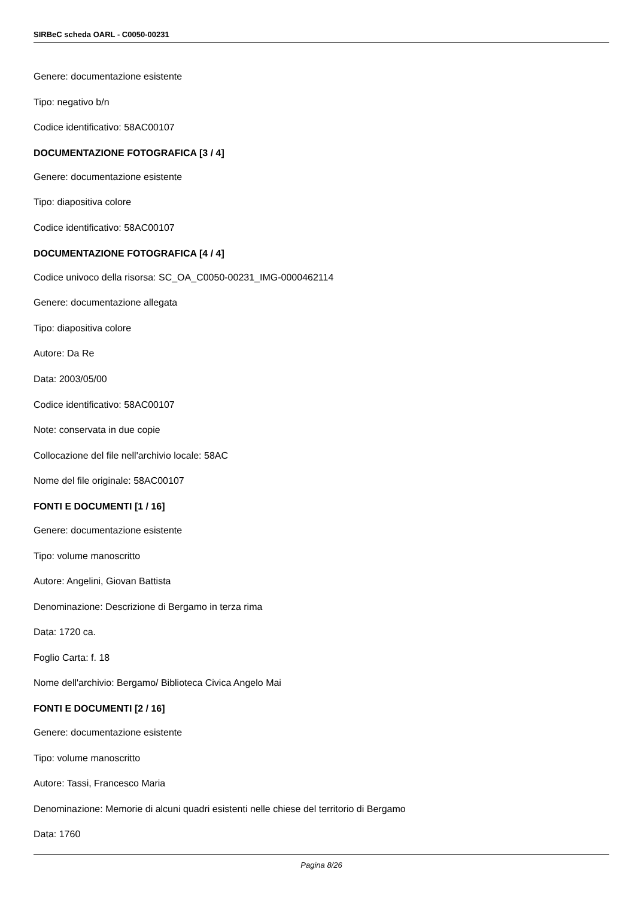SIRBeC scheda OARL - C0050-00231
Genere: documentazione esistente
Tipo: negativo b/n
Codice identificativo: 58AC00107
DOCUMENTAZIONE FOTOGRAFICA [3 / 4]
Genere: documentazione esistente
Tipo: diapositiva colore
Codice identificativo: 58AC00107
DOCUMENTAZIONE FOTOGRAFICA [4 / 4]
Codice univoco della risorsa: SC_OA_C0050-00231_IMG-0000462114
Genere: documentazione allegata
Tipo: diapositiva colore
Autore: Da Re
Data: 2003/05/00
Codice identificativo: 58AC00107
Note: conservata in due copie
Collocazione del file nell'archivio locale: 58AC
Nome del file originale: 58AC00107
FONTI E DOCUMENTI [1 / 16]
Genere: documentazione esistente
Tipo: volume manoscritto
Autore: Angelini, Giovan Battista
Denominazione: Descrizione di Bergamo in terza rima
Data: 1720 ca.
Foglio Carta: f. 18
Nome dell'archivio: Bergamo/ Biblioteca Civica Angelo Mai
FONTI E DOCUMENTI [2 / 16]
Genere: documentazione esistente
Tipo: volume manoscritto
Autore: Tassi, Francesco Maria
Denominazione: Memorie di alcuni quadri esistenti nelle chiese del territorio di Bergamo
Data: 1760
Pagina 8/26